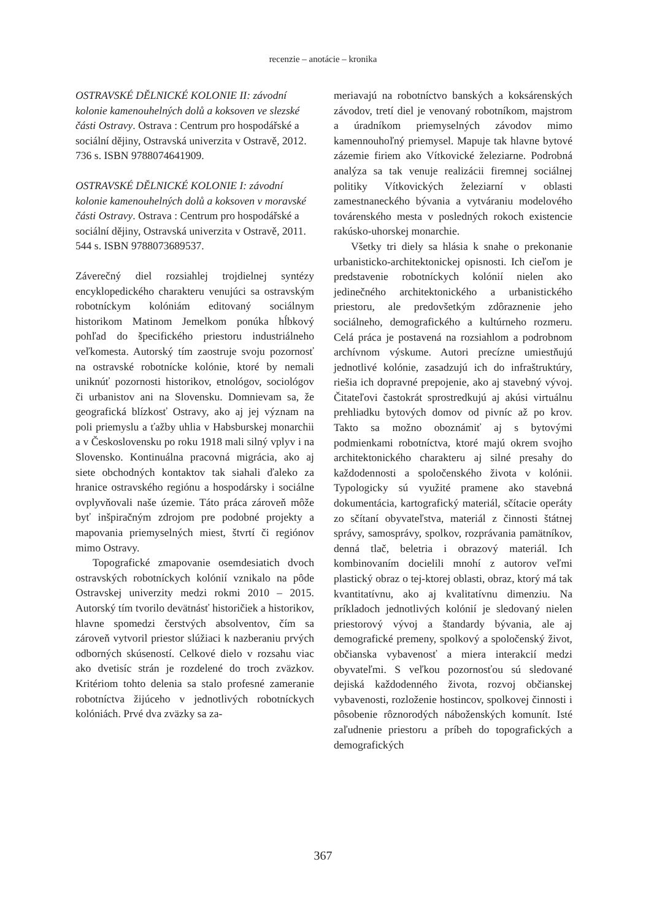recenzie – anotácie – kronika
OSTRAVSKÉ DĚLNICKÉ KOLONIE II: závodní kolonie kamenouhelných dolů a koksoven ve slezské části Ostravy. Ostrava : Centrum pro hospodářské a sociální dějiny, Ostravská univerzita v Ostravě, 2012. 736 s. ISBN 9788074641909.
OSTRAVSKÉ DĚLNICKÉ KOLONIE I: závodní kolonie kamenouhelných dolů a koksoven v moravské části Ostravy. Ostrava : Centrum pro hospodářské a sociální dějiny, Ostravská univerzita v Ostravě, 2011. 544 s. ISBN 9788073689537.
Záverečný diel rozsiahlej trojdielnej syntézy encyklopedického charakteru venujúci sa ostravským robotníckym kolóniám editovaný sociálnym historikom Matinom Jemelkom ponúka hĺbkový pohľad do špecifického priestoru industriálneho veľkomesta. Autorský tím zaostruje svoju pozornosť na ostravské robotnícke kolónie, ktoré by nemali uniknúť pozornosti historikov, etnológov, sociológov či urbanistov ani na Slovensku. Domnievam sa, že geografická blízkosť Ostravy, ako aj jej význam na poli priemyslu a ťažby uhlia v Habsburskej monarchii a v Československu po roku 1918 mali silný vplyv i na Slovensko. Kontinuálna pracovná migrácia, ako aj siete obchodných kontaktov tak siahali ďaleko za hranice ostravského regiónu a hospodársky i sociálne ovplyvňovali naše územie. Táto práca zároveň môže byť inšpiračným zdrojom pre podobné projekty a mapovania priemyselných miest, štvrtí či regiónov mimo Ostravy.
Topografické zmapovanie osemdesiatich dvoch ostravských robotníckych kolónií vznikalo na pôde Ostravskej univerzity medzi rokmi 2010 – 2015. Autorský tím tvorilo devätnásť historičiek a historikov, hlavne spomedzi čerstvých absolventov, čím sa zároveň vytvoril priestor slúžiaci k nazberaniu prvých odborných skúseností. Celkové dielo v rozsahu viac ako dvetisíc strán je rozdelené do troch zväzkov. Kritériom tohto delenia sa stalo profesné zameranie robotníctva žijúceho v jednotlivých robotníckych kolóniách. Prvé dva zväzky sa za-
meriavajú na robotníctvo banských a koksárenských závodov, tretí diel je venovaný robotníkom, majstrom a úradníkom priemyselných závodov mimo kamennouhoľný priemysel. Mapuje tak hlavne bytové zázemie firiem ako Vítkovické železiarne. Podrobná analýza sa tak venuje realizácii firemnej sociálnej politiky Vítkovických železiarní v oblasti zamestnaneckého bývania a vytváraniu modelového továrenského mesta v posledných rokoch existencie rakúsko-uhorskej monarchie.
Všetky tri diely sa hlásia k snahe o prekonanie urbanisticko-architektonickej opisnosti. Ich cieľom je predstavenie robotníckych kolónií nielen ako jedinečného architektonického a urbanistického priestoru, ale predovšetkým zdôraznenie jeho sociálneho, demografického a kultúrneho rozmeru. Celá práca je postavená na rozsiahlom a podrobnom archívnom výskume. Autori precízne umiestňujú jednotlivé kolónie, zasadzujú ich do infraštruktúry, riešia ich dopravné prepojenie, ako aj stavebný vývoj. Čitateľovi častokrát sprostredkujú aj akúsi virtuálnu prehliadku bytových domov od pivníc až po krov. Takto sa možno oboznámiť aj s bytovými podmienkami robotníctva, ktoré majú okrem svojho architektonického charakteru aj silné presahy do každodennosti a spoločenského života v kolónii. Typologicky sú využité pramene ako stavebná dokumentácia, kartografický materiál, sčítacie operáty zo sčítaní obyvateľstva, materiál z činnosti štátnej správy, samosprávy, spolkov, rozprávania pamätníkov, denná tlač, beletria i obrazový materiál. Ich kombinovaním docielili mnohí z autorov veľmi plastický obraz o tej-ktorej oblasti, obraz, ktorý má tak kvantitatívnu, ako aj kvalitatívnu dimenziu. Na príkladoch jednotlivých kolónií je sledovaný nielen priestorový vývoj a štandardy bývania, ale aj demografické premeny, spolkový a spoločenský život, občianska vybavenosť a miera interakcií medzi obyvateľmi. S veľkou pozornosťou sú sledované dejiská každodenného života, rozvoj občianskej vybavenosti, rozloženie hostincov, spolkovej činnosti i pôsobenie rôznorodých náboženských komunít. Isté zaľudnenie priestoru a príbeh do topografických a demografických
367